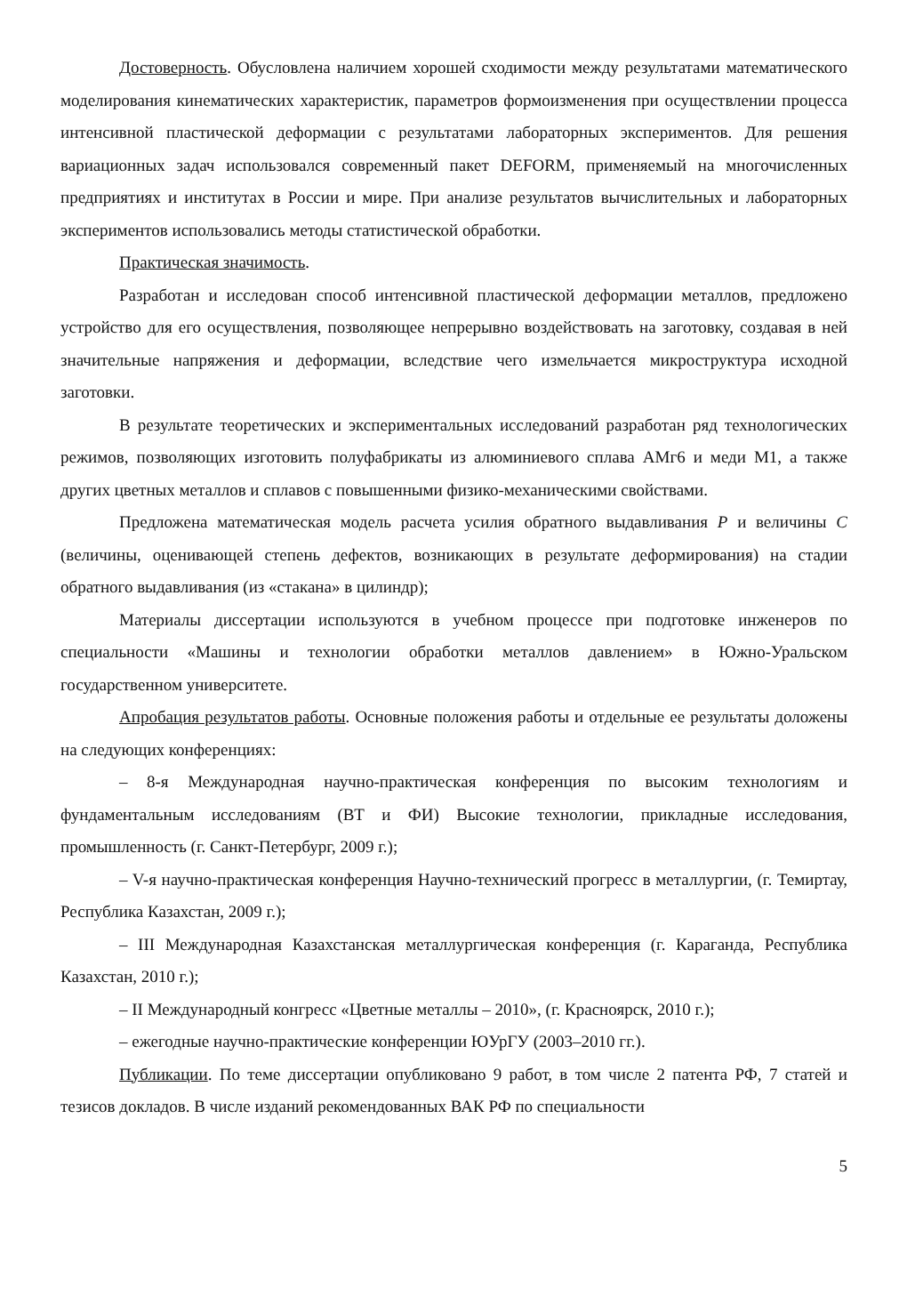Достоверность. Обусловлена наличием хорошей сходимости между результатами математического моделирования кинематических характеристик, параметров формоизменения при осуществлении процесса интенсивной пластической деформации с результатами лабораторных экспериментов. Для решения вариационных задач использовался современный пакет DEFORM, применяемый на многочисленных предприятиях и институтах в России и мире. При анализе результатов вычислительных и лабораторных экспериментов использовались методы статистической обработки.
Практическая значимость.
Разработан и исследован способ интенсивной пластической деформации металлов, предложено устройство для его осуществления, позволяющее непрерывно воздействовать на заготовку, создавая в ней значительные напряжения и деформации, вследствие чего измельчается микроструктура исходной заготовки.
В результате теоретических и экспериментальных исследований разработан ряд технологических режимов, позволяющих изготовить полуфабрикаты из алюминиевого сплава АМг6 и меди М1, а также других цветных металлов и сплавов с повышенными физико-механическими свойствами.
Предложена математическая модель расчета усилия обратного выдавливания P и величины C (величины, оценивающей степень дефектов, возникающих в результате деформирования) на стадии обратного выдавливания (из «стакана» в цилиндр);
Материалы диссертации используются в учебном процессе при подготовке инженеров по специальности «Машины и технологии обработки металлов давлением» в Южно-Уральском государственном университете.
Апробация результатов работы. Основные положения работы и отдельные ее результаты доложены на следующих конференциях:
– 8-я Международная научно-практическая конференция по высоким технологиям и фундаментальным исследованиям (ВТ и ФИ) Высокие технологии, прикладные исследования, промышленность (г. Санкт-Петербург, 2009 г.);
– V-я научно-практическая конференция Научно-технический прогресс в металлургии, (г. Темиртау, Республика Казахстан, 2009 г.);
– III Международная Казахстанская металлургическая конференция (г. Караганда, Республика Казахстан, 2010 г.);
– II Международный конгресс «Цветные металлы – 2010», (г. Красноярск, 2010 г.);
– ежегодные научно-практические конференции ЮУрГУ (2003–2010 гг.).
Публикации. По теме диссертации опубликовано 9 работ, в том числе 2 патента РФ, 7 статей и тезисов докладов. В числе изданий рекомендованных ВАК РФ по специальности
5